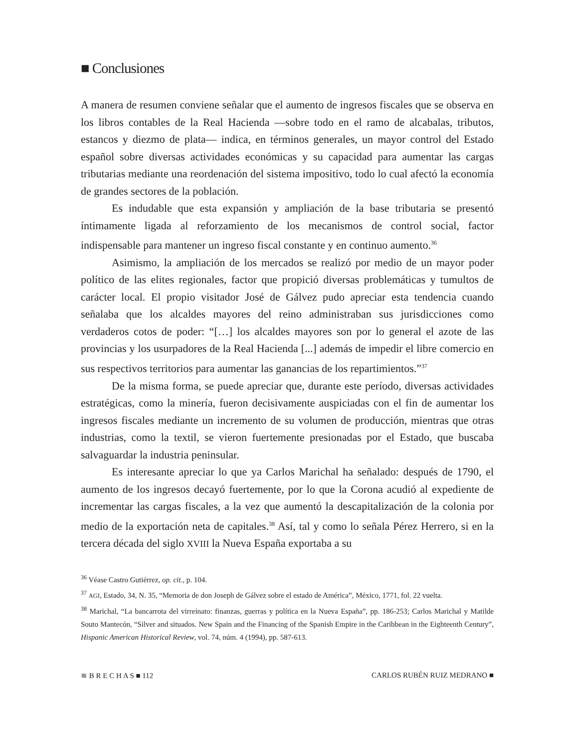■ Conclusiones
A manera de resumen conviene señalar que el aumento de ingresos fiscales que se observa en los libros contables de la Real Hacienda —sobre todo en el ramo de alcabalas, tributos, estancos y diezmo de plata— indica, en términos generales, un mayor control del Estado español sobre diversas actividades económicas y su capacidad para aumentar las cargas tributarias mediante una reordenación del sistema impositivo, todo lo cual afectó la economía de grandes sectores de la población.
Es indudable que esta expansión y ampliación de la base tributaria se presentó íntimamente ligada al reforzamiento de los mecanismos de control social, factor indispensable para mantener un ingreso fiscal constante y en continuo aumento.<sup>36</sup>
Asimismo, la ampliación de los mercados se realizó por medio de un mayor poder político de las elites regionales, factor que propició diversas problemáticas y tumultos de carácter local. El propio visitador José de Gálvez pudo apreciar esta tendencia cuando señalaba que los alcaldes mayores del reino administraban sus jurisdicciones como verdaderos cotos de poder: “[…] los alcaldes mayores son por lo general el azote de las provincias y los usurpadores de la Real Hacienda [...] además de impedir el libre comercio en sus respectivos territorios para aumentar las ganancias de los repartimientos.”<sup>37</sup>
De la misma forma, se puede apreciar que, durante este período, diversas actividades estratégicas, como la minería, fueron decisivamente auspiciadas con el fin de aumentar los ingresos fiscales mediante un incremento de su volumen de producción, mientras que otras industrias, como la textil, se vieron fuertemente presionadas por el Estado, que buscaba salvaguardar la industria peninsular.
Es interesante apreciar lo que ya Carlos Marichal ha señalado: después de 1790, el aumento de los ingresos decayó fuertemente, por lo que la Corona acudió al expediente de incrementar las cargas fiscales, a la vez que aumentó la descapitalización de la colonia por medio de la exportación neta de capitales.<sup>38</sup> Así, tal y como lo señala Pérez Herrero, si en la tercera década del siglo XVIII la Nueva España exportaba a su
<sup>36</sup> Véase Castro Gutiérrez, op. cit., p. 104.
<sup>37</sup> AGI, Estado, 34, N. 35, “Memoria de don Joseph de Gálvez sobre el estado de América”, México, 1771, fol. 22 vuelta.
<sup>38</sup> Marichal, “La bancarrota del virreinato: finanzas, guerras y política en la Nueva España”, pp. 186-253; Carlos Marichal y Matilde Souto Mantecón, “Silver and situados. New Spain and the Financing of the Spanish Empire in the Caribbean in the Eighteenth Century”, Hispanic American Historical Review, vol. 74, núm. 4 (1994), pp. 587-613.
≋ B R E C H A S ■ 112 CARLOS RUBÉN RUIZ MEDRANO ■